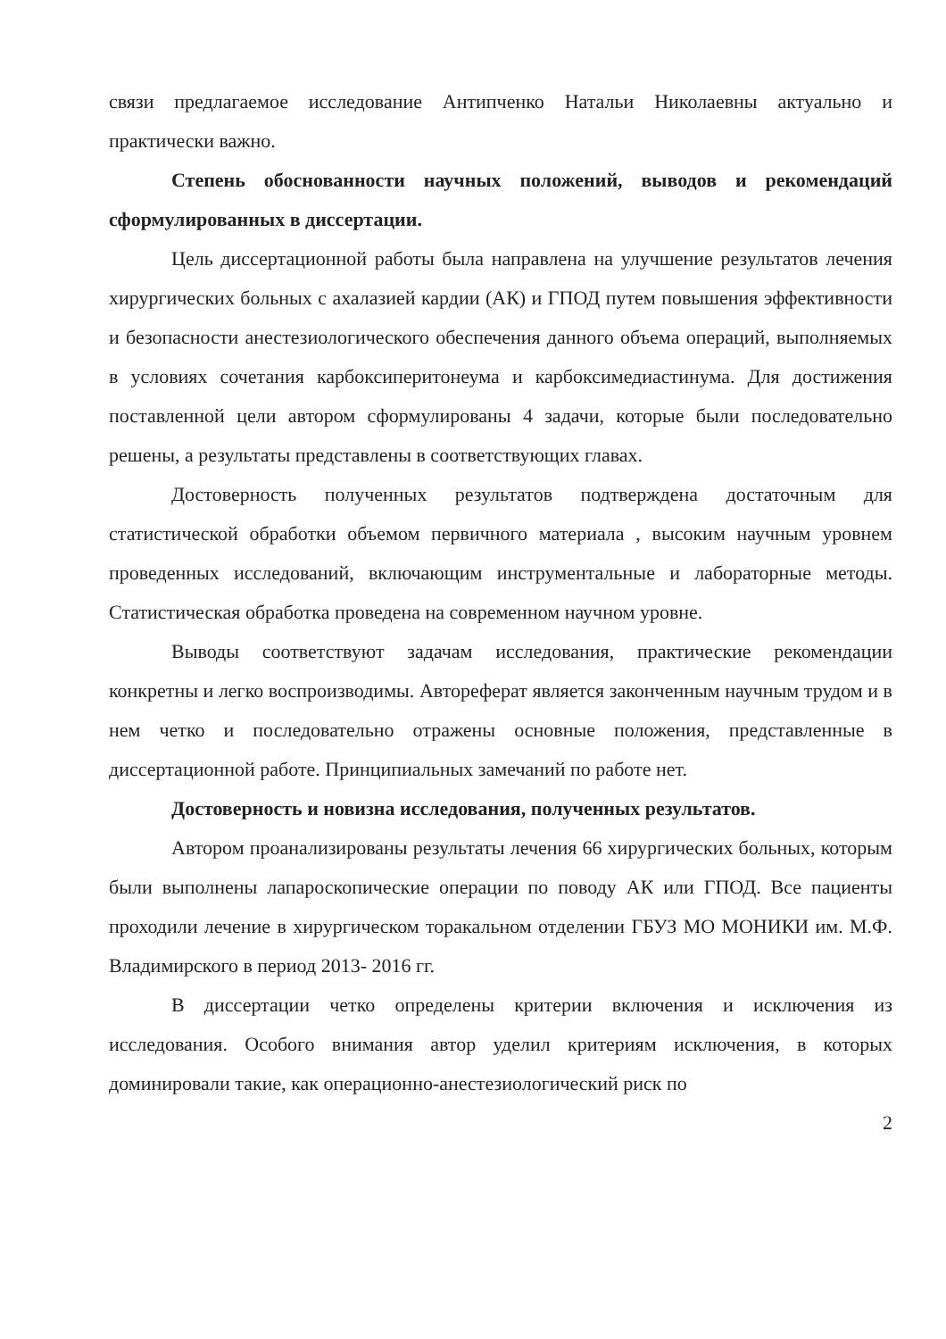связи предлагаемое исследование Антипченко Натальи Николаевны актуально и практически важно.
Степень обоснованности научных положений, выводов и рекомендаций сформулированных в диссертации.
Цель диссертационной работы была направлена на улучшение результатов лечения хирургических больных с ахалазией кардии (АК) и ГПОД путем повышения эффективности и безопасности анестезиологического обеспечения данного объема операций, выполняемых в условиях сочетания карбоксиперитонеума и карбоксимедиастинума. Для достижения поставленной цели автором сформулированы 4 задачи, которые были последовательно решены, а результаты представлены в соответствующих главах.
Достоверность полученных результатов подтверждена достаточным для статистической обработки объемом первичного материала , высоким научным уровнем проведенных исследований, включающим инструментальные и лабораторные методы. Статистическая обработка проведена на современном научном уровне.
Выводы соответствуют задачам исследования, практические рекомендации конкретны и легко воспроизводимы. Автореферат является законченным научным трудом и в нем четко и последовательно отражены основные положения, представленные в диссертационной работе. Принципиальных замечаний по работе нет.
Достоверность и новизна исследования, полученных результатов.
Автором проанализированы результаты лечения 66 хирургических больных, которым были выполнены лапароскопические операции по поводу АК или ГПОД. Все пациенты проходили лечение в хирургическом торакальном отделении ГБУЗ МО МОНИКИ им. М.Ф. Владимирского в период 2013- 2016 гг.
В диссертации четко определены критерии включения и исключения из исследования. Особого внимания автор уделил критериям исключения, в которых доминировали такие, как операционно-анестезиологический риск по
2